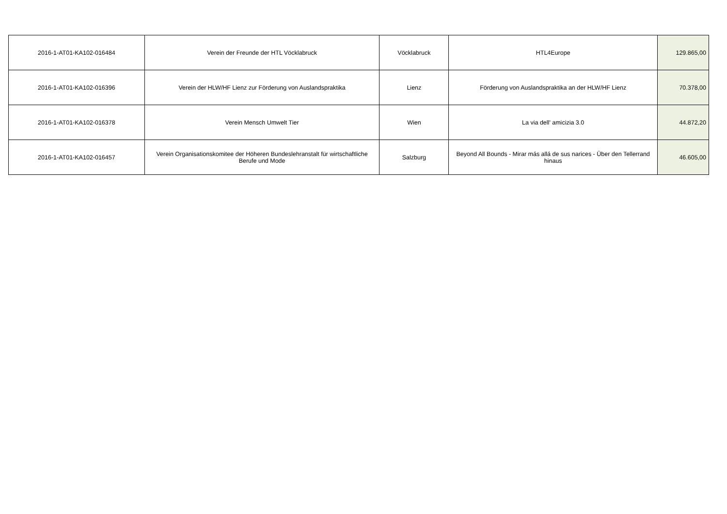| 2016-1-AT01-KA102-016484 | Verein der Freunde der HTL Vöcklabruck | Vöcklabruck | HTL4Europe | 129.865,00 |
| 2016-1-AT01-KA102-016396 | Verein der HLW/HF Lienz zur Förderung von Auslandspraktika | Lienz | Förderung von Auslandspraktika an der HLW/HF Lienz | 70.378,00 |
| 2016-1-AT01-KA102-016378 | Verein Mensch Umwelt Tier | Wien | La via dell' amicizia 3.0 | 44.872,20 |
| 2016-1-AT01-KA102-016457 | Verein Organisationskomitee der Höheren Bundeslehranstalt für wirtschaftliche Berufe und Mode | Salzburg | Beyond All Bounds - Mirar más allá de sus narices - Über den Tellerrand hinaus | 46.605,00 |